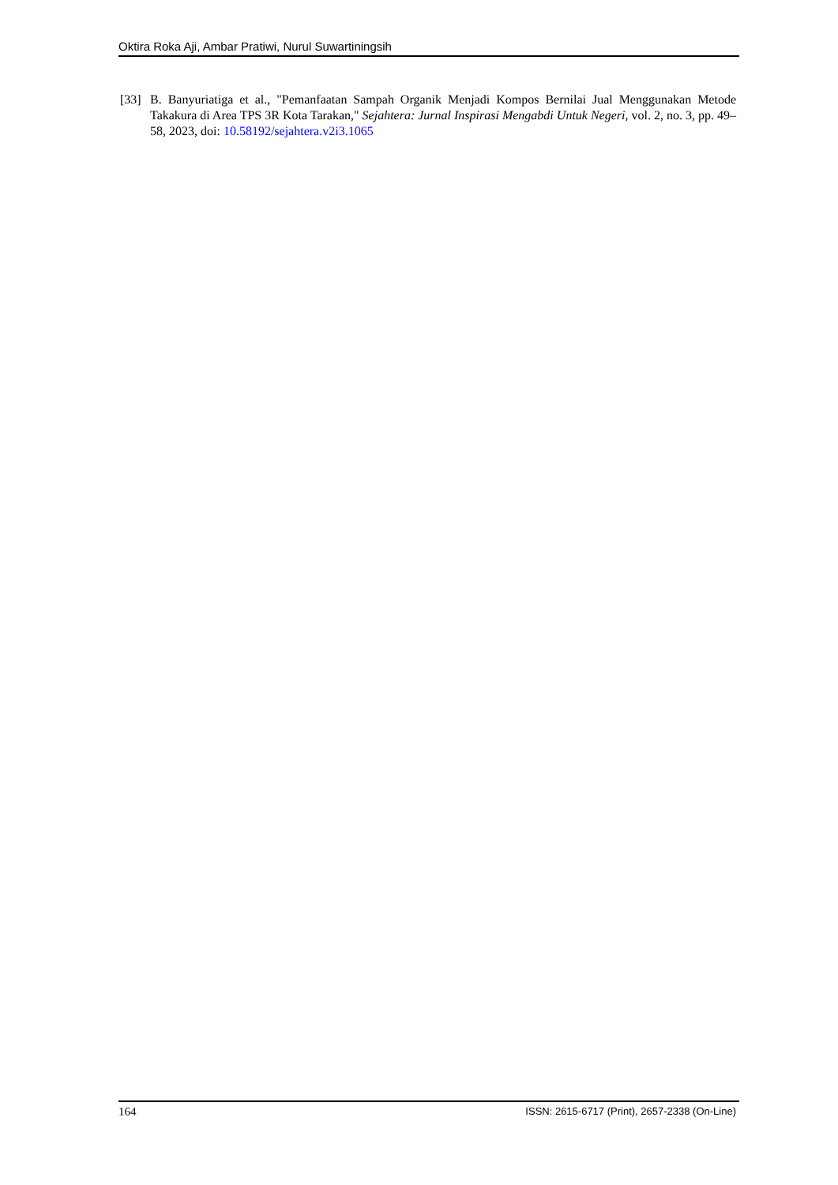Oktira Roka Aji, Ambar Pratiwi, Nurul Suwartiningsih
[33] B. Banyuriatiga et al., "Pemanfaatan Sampah Organik Menjadi Kompos Bernilai Jual Menggunakan Metode Takakura di Area TPS 3R Kota Tarakan," Sejahtera: Jurnal Inspirasi Mengabdi Untuk Negeri, vol. 2, no. 3, pp. 49–58, 2023, doi: 10.58192/sejahtera.v2i3.1065
164 ISSN: 2615-6717 (Print), 2657-2338 (On-Line)